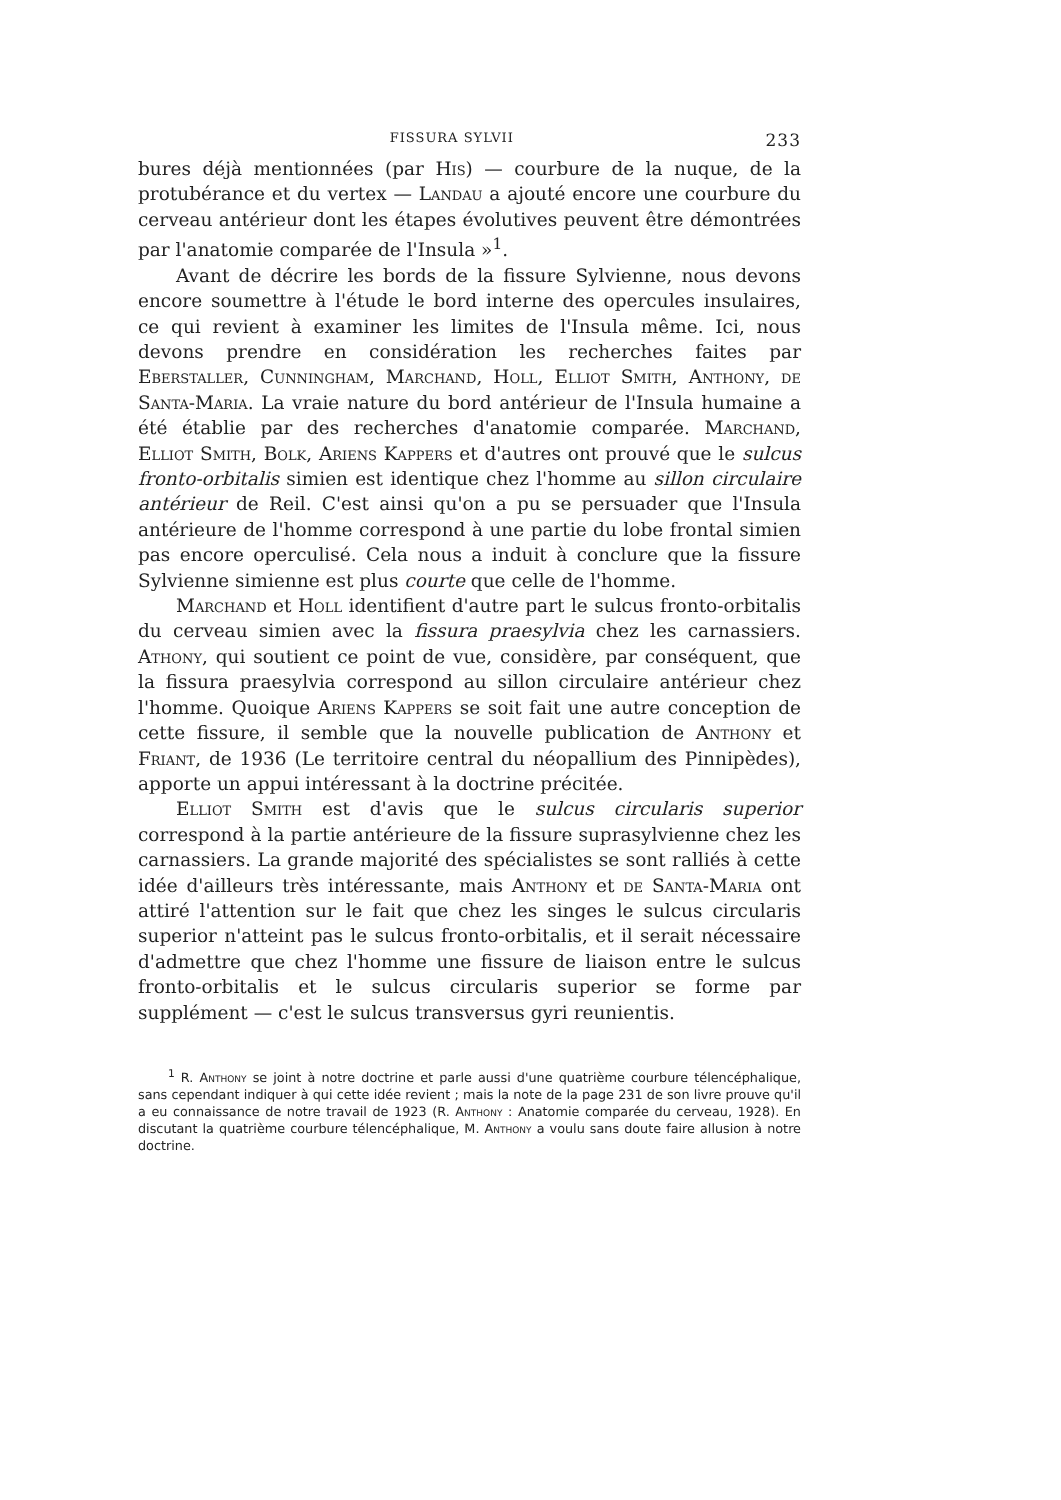FISSURA SYLVII 233
bures déjà mentionnées (par His) — courbure de la nuque, de la protubérance et du vertex — Landau a ajouté encore une courbure du cerveau antérieur dont les étapes évolutives peuvent être démontrées par l'anatomie comparée de l'Insula »<sup>1</sup>.
Avant de décrire les bords de la fissure Sylvienne, nous devons encore soumettre à l'étude le bord interne des opercules insulaires, ce qui revient à examiner les limites de l'Insula même. Ici, nous devons prendre en considération les recherches faites par Eberstaller, Cunningham, Marchand, Holl, Elliot Smith, Anthony, de Santa-Maria. La vraie nature du bord antérieur de l'Insula humaine a été établie par des recherches d'anatomie comparée. Marchand, Elliot Smith, Bolk, Ariens Kappers et d'autres ont prouvé que le sulcus fronto-orbitalis simien est identique chez l'homme au sillon circulaire antérieur de Reil. C'est ainsi qu'on a pu se persuader que l'Insula antérieure de l'homme correspond à une partie du lobe frontal simien pas encore operculisé. Cela nous a induit à conclure que la fissure Sylvienne simienne est plus courte que celle de l'homme.
Marchand et Holl identifient d'autre part le sulcus fronto-orbitalis du cerveau simien avec la fissura praesylvia chez les carnassiers. Athony, qui soutient ce point de vue, considère, par conséquent, que la fissura praesylvia correspond au sillon circulaire antérieur chez l'homme. Quoique Ariens Kappers se soit fait une autre conception de cette fissure, il semble que la nouvelle publication de Anthony et Friant, de 1936 (Le territoire central du néopallium des Pinnipèdes), apporte un appui intéressant à la doctrine précitée.
Elliot Smith est d'avis que le sulcus circularis superior correspond à la partie antérieure de la fissure suprasylvienne chez les carnassiers. La grande majorité des spécialistes se sont ralliés à cette idée d'ailleurs très intéressante, mais Anthony et de Santa-Maria ont attiré l'attention sur le fait que chez les singes le sulcus circularis superior n'atteint pas le sulcus fronto-orbitalis, et il serait nécessaire d'admettre que chez l'homme une fissure de liaison entre le sulcus fronto-orbitalis et le sulcus circularis superior se forme par supplément — c'est le sulcus transversus gyri reunientis.
<sup>1</sup> R. Anthony se joint à notre doctrine et parle aussi d'une quatrième courbure télencéphalique, sans cependant indiquer à qui cette idée revient ; mais la note de la page 231 de son livre prouve qu'il a eu connaissance de notre travail de 1923 (R. Anthony : Anatomie comparée du cerveau, 1928). En discutant la quatrième courbure télencéphalique, M. Anthony a voulu sans doute faire allusion à notre doctrine.